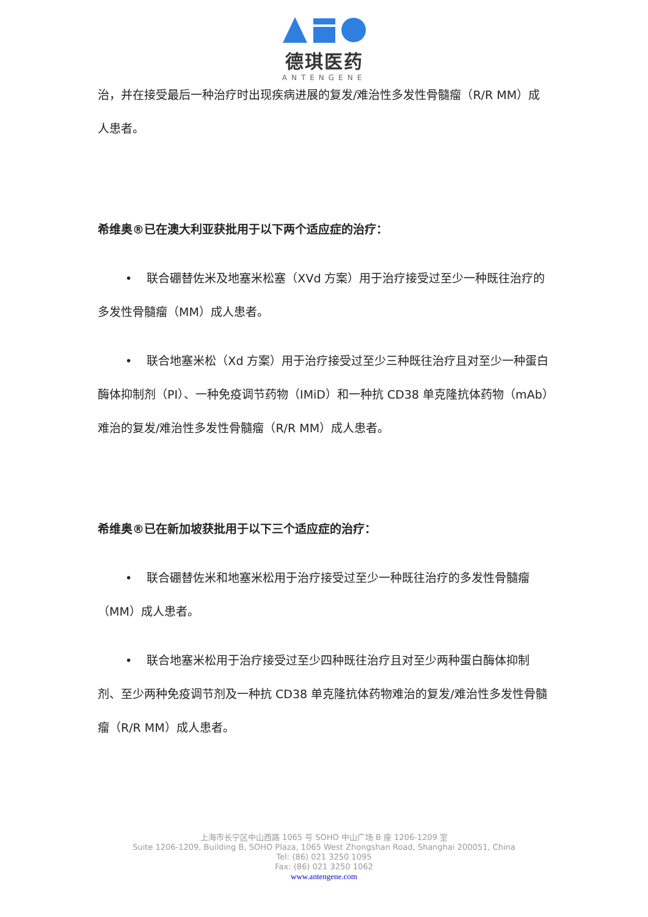德琪医药
ANTENGENE
治，并在接受最后一种治疗时出现疾病进展的复发/难治性多发性骨髓瘤（R/R MM）成人患者。
希维奥®已在澳大利亚获批用于以下两个适应症的治疗：
• 联合硼替佐米及地塞米松塞（XVd 方案）用于治疗接受过至少一种既往治疗的多发性骨髓瘤（MM）成人患者。
• 联合地塞米松（Xd 方案）用于治疗接受过至少三种既往治疗且对至少一种蛋白酶体抑制剂（PI）、一种免疫调节药物（IMiD）和一种抗 CD38 单克隆抗体药物（mAb）难治的复发/难治性多发性骨髓瘤（R/R MM）成人患者。
希维奥®已在新加坡获批用于以下三个适应症的治疗：
• 联合硼替佐米和地塞米松用于治疗接受过至少一种既往治疗的多发性骨髓瘤（MM）成人患者。
• 联合地塞米松用于治疗接受过至少四种既往治疗且对至少两种蛋白酶体抑制剂、至少两种免疫调节剂及一种抗 CD38 单克隆抗体药物难治的复发/难治性多发性骨髓瘤（R/R MM）成人患者。
上海市长宁区中山西路 1065 号 SOHO 中山广场 B 座 1206-1209 室
Suite 1206-1209, Building B, SOHO Plaza, 1065 West Zhongshan Road, Shanghai 200051, China
Tel: (86) 021 3250 1095
Fax: (86) 021 3250 1062
www.antengene.com